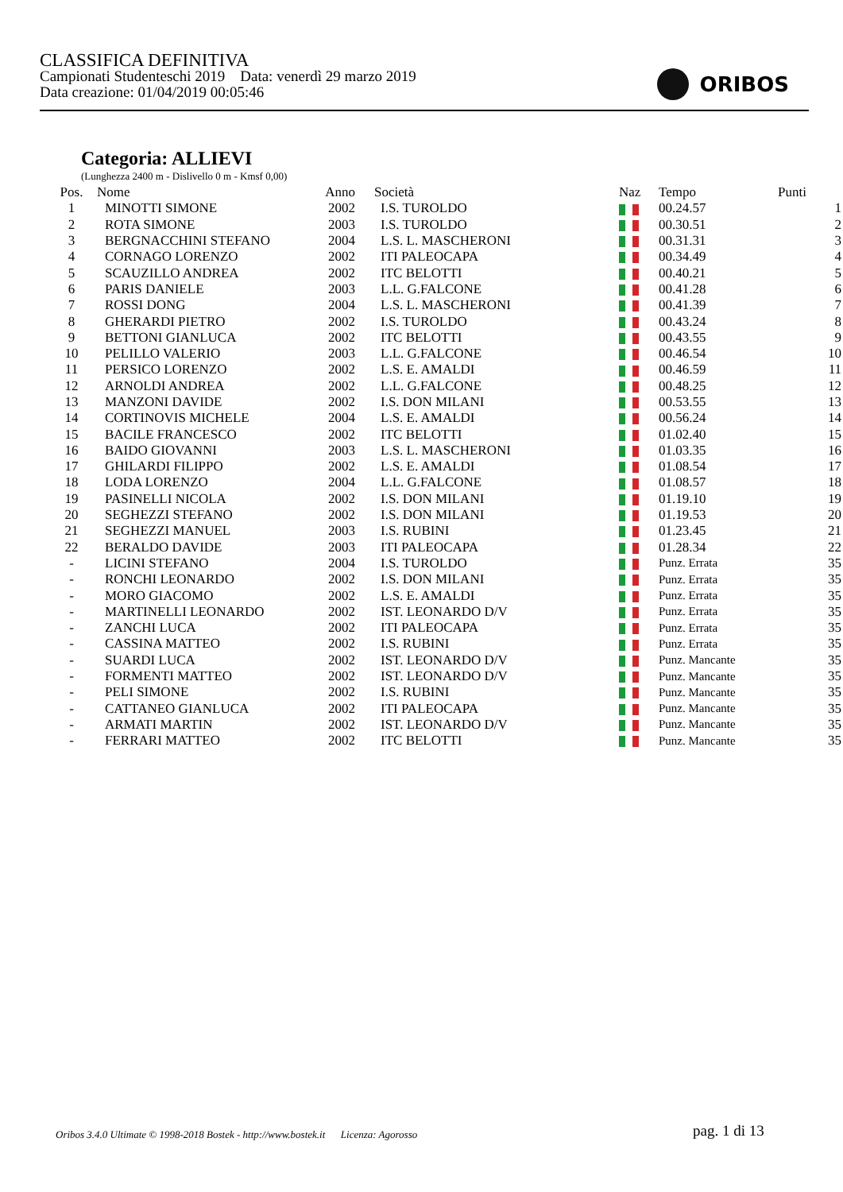CLASSIFICA DEFINITIVA
Campionati Studenteschi 2019 Data: venerdì 29 marzo 2019
Data creazione: 01/04/2019 00:05:46
ORIBOS
Categoria: ALLIEVI
(Lunghezza 2400 m - Dislivello 0 m - Kmsf 0,00)
| Pos. | Nome | Anno | Società | Naz | Tempo | Punti |
| --- | --- | --- | --- | --- | --- | --- |
| 1 | MINOTTI SIMONE | 2002 | I.S. TUROLDO | | 00.24.57 | 1 |
| 2 | ROTA SIMONE | 2003 | I.S. TUROLDO | | 00.30.51 | 2 |
| 3 | BERGNACCHINI STEFANO | 2004 | L.S. L. MASCHERONI | | 00.31.31 | 3 |
| 4 | CORNAGO LORENZO | 2002 | ITI PALEOCAPA | | 00.34.49 | 4 |
| 5 | SCAUZILLO ANDREA | 2002 | ITC BELOTTI | | 00.40.21 | 5 |
| 6 | PARIS DANIELE | 2003 | L.L. G.FALCONE | | 00.41.28 | 6 |
| 7 | ROSSI DONG | 2004 | L.S. L. MASCHERONI | | 00.41.39 | 7 |
| 8 | GHERARDI PIETRO | 2002 | I.S. TUROLDO | | 00.43.24 | 8 |
| 9 | BETTONI GIANLUCA | 2002 | ITC BELOTTI | | 00.43.55 | 9 |
| 10 | PELILLO VALERIO | 2003 | L.L. G.FALCONE | | 00.46.54 | 10 |
| 11 | PERSICO LORENZO | 2002 | L.S. E. AMALDI | | 00.46.59 | 11 |
| 12 | ARNOLDI ANDREA | 2002 | L.L. G.FALCONE | | 00.48.25 | 12 |
| 13 | MANZONI DAVIDE | 2002 | I.S. DON MILANI | | 00.53.55 | 13 |
| 14 | CORTINOVIS MICHELE | 2004 | L.S. E. AMALDI | | 00.56.24 | 14 |
| 15 | BACILE FRANCESCO | 2002 | ITC BELOTTI | | 01.02.40 | 15 |
| 16 | BAIDO GIOVANNI | 2003 | L.S. L. MASCHERONI | | 01.03.35 | 16 |
| 17 | GHILARDI FILIPPO | 2002 | L.S. E. AMALDI | | 01.08.54 | 17 |
| 18 | LODA LORENZO | 2004 | L.L. G.FALCONE | | 01.08.57 | 18 |
| 19 | PASINELLI NICOLA | 2002 | I.S. DON MILANI | | 01.19.10 | 19 |
| 20 | SEGHEZZI STEFANO | 2002 | I.S. DON MILANI | | 01.19.53 | 20 |
| 21 | SEGHEZZI MANUEL | 2003 | I.S. RUBINI | | 01.23.45 | 21 |
| 22 | BERALDO DAVIDE | 2003 | ITI PALEOCAPA | | 01.28.34 | 22 |
| - | LICINI STEFANO | 2004 | I.S. TUROLDO | | Punz. Errata | 35 |
| - | RONCHI LEONARDO | 2002 | I.S. DON MILANI | | Punz. Errata | 35 |
| - | MORO GIACOMO | 2002 | L.S. E. AMALDI | | Punz. Errata | 35 |
| - | MARTINELLI LEONARDO | 2002 | IST. LEONARDO D/V | | Punz. Errata | 35 |
| - | ZANCHI LUCA | 2002 | ITI PALEOCAPA | | Punz. Errata | 35 |
| - | CASSINA MATTEO | 2002 | I.S. RUBINI | | Punz. Errata | 35 |
| - | SUARDI LUCA | 2002 | IST. LEONARDO D/V | | Punz. Mancante | 35 |
| - | FORMENTI MATTEO | 2002 | IST. LEONARDO D/V | | Punz. Mancante | 35 |
| - | PELI SIMONE | 2002 | I.S. RUBINI | | Punz. Mancante | 35 |
| - | CATTANEO GIANLUCA | 2002 | ITI PALEOCAPA | | Punz. Mancante | 35 |
| - | ARMATI MARTIN | 2002 | IST. LEONARDO D/V | | Punz. Mancante | 35 |
| - | FERRARI MATTEO | 2002 | ITC BELOTTI | | Punz. Mancante | 35 |
Oribos 3.4.0 Ultimate © 1998-2018 Bostek - http://www.bostek.it Licenza: Agorosso
pag. 1 di 13